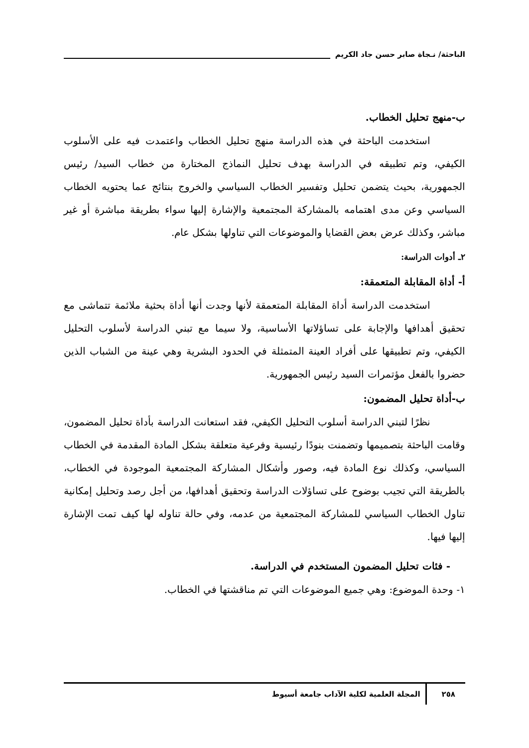الباحثة/ نـجاة صابر حسن جاد الكريم
ب-منهج تحليل الخطاب.
استخدمت الباحثة في هذه الدراسة منهج تحليل الخطاب واعتمدت فيه على الأسلوب الكيفي، وتم تطبيقه في الدراسة بهدف تحليل النماذج المختارة من خطاب السيد/ رئيس الجمهورية، بحيث يتضمن تحليل وتفسير الخطاب السياسي والخروج بنتائج عما يحتويه الخطاب السياسي وعن مدى اهتمامه بالمشاركة المجتمعية والإشارة إليها سواء بطريقة مباشرة أو غير مباشر، وكذلك عرض بعض القضايا والموضوعات التي تناولها بشكل عام.
٢ـ أدوات الدراسة:
أ- أداة المقابلة المتعمقة:
استخدمت الدراسة أداة المقابلة المتعمقة لأنها وجدت أنها أداة بحثية ملائمة تتماشى مع تحقيق أهدافها والإجابة على تساؤلاتها الأساسية، ولا سيما مع تبني الدراسة لأسلوب التحليل الكيفي، وتم تطبيقها على أفراد العينة المتمثلة في الحدود البشرية وهي عينة من الشباب الذين حضروا بالفعل مؤتمرات السيد رئيس الجمهورية.
ب-أداة تحليل المضمون:
نظرًا لتبني الدراسة أسلوب التحليل الكيفي، فقد استعانت الدراسة بأداة تحليل المضمون، وقامت الباحثة بتصميمها وتضمنت بنودًا رئيسية وفرعية متعلقة بشكل المادة المقدمة في الخطاب السياسي، وكذلك نوع المادة فيه، وصور وأشكال المشاركة المجتمعية الموجودة في الخطاب، بالطريقة التي تجيب بوضوح على تساؤلات الدراسة وتحقيق أهدافها، من أجل رصد وتحليل إمكانية تناول الخطاب السياسي للمشاركة المجتمعية من عدمه، وفي حالة تناوله لها كيف تمت الإشارة إليها فيها.
- فئات تحليل المضمون المستخدم في الدراسة.
١- وحدة الموضوع: وهي جميع الموضوعات التي تم مناقشتها في الخطاب.
٢٥٨ المجلة العلمية لكلية الآداب جامعة أسيوط